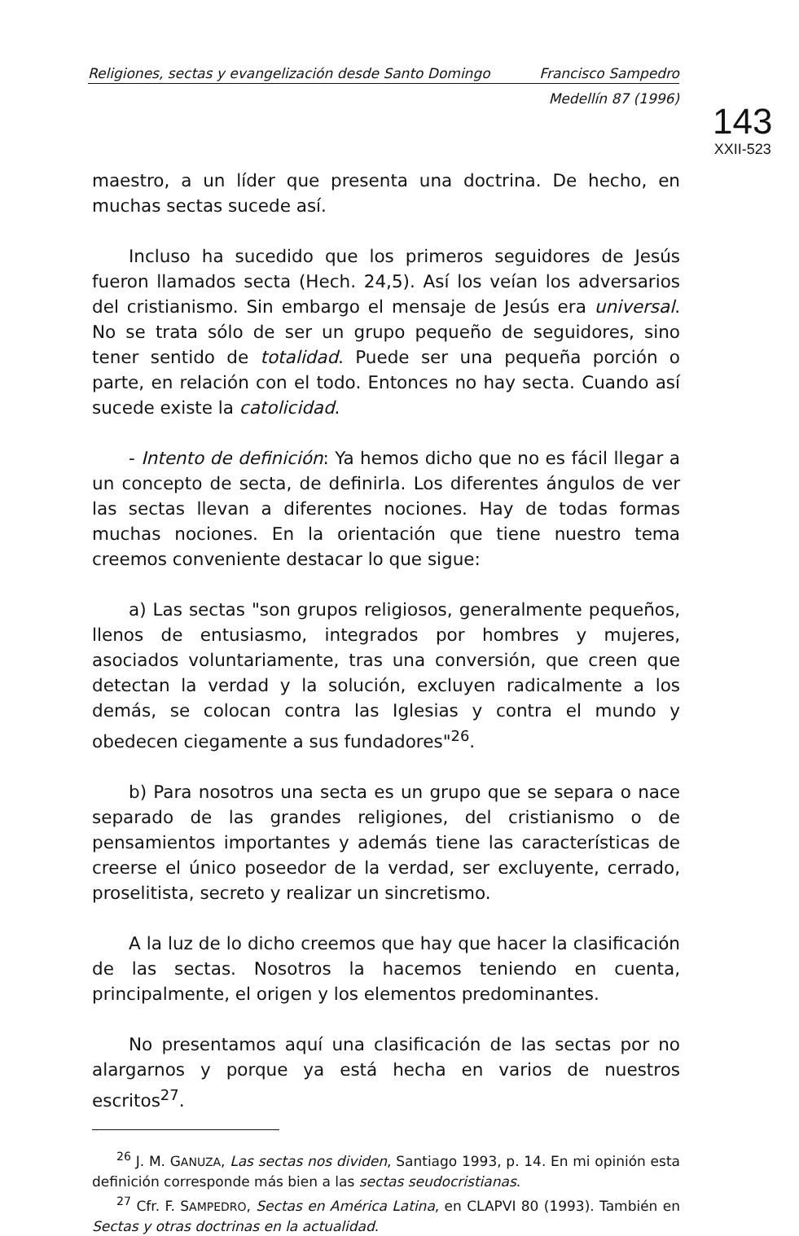Religiones, sectas y evangelización desde Santo Domingo Francisco Sampedro
Medellín 87 (1996)
143
XXII-523
maestro, a un líder que presenta una doctrina. De hecho, en muchas sectas sucede así.
Incluso ha sucedido que los primeros seguidores de Jesús fueron llamados secta (Hech. 24,5). Así los veían los adversarios del cristianismo. Sin embargo el mensaje de Jesús era universal. No se trata sólo de ser un grupo pequeño de seguidores, sino tener sentido de totalidad. Puede ser una pequeña porción o parte, en relación con el todo. Entonces no hay secta. Cuando así sucede existe la catolicidad.
- Intento de definición: Ya hemos dicho que no es fácil llegar a un concepto de secta, de definirla. Los diferentes ángulos de ver las sectas llevan a diferentes nociones. Hay de todas formas muchas nociones. En la orientación que tiene nuestro tema creemos conveniente destacar lo que sigue:
a) Las sectas "son grupos religiosos, generalmente pequeños, llenos de entusiasmo, integrados por hombres y mujeres, asociados voluntariamente, tras una conversión, que creen que detectan la verdad y la solución, excluyen radicalmente a los demás, se colocan contra las Iglesias y contra el mundo y obedecen ciegamente a sus fundadores"<sup>26</sup>.
b) Para nosotros una secta es un grupo que se separa o nace separado de las grandes religiones, del cristianismo o de pensamientos importantes y además tiene las características de creerse el único poseedor de la verdad, ser excluyente, cerrado, proselitista, secreto y realizar un sincretismo.
A la luz de lo dicho creemos que hay que hacer la clasificación de las sectas. Nosotros la hacemos teniendo en cuenta, principalmente, el origen y los elementos predominantes.
No presentamos aquí una clasificación de las sectas por no alargarnos y porque ya está hecha en varios de nuestros escritos<sup>27</sup>.
<sup>26</sup> J. M. GANUZA, Las sectas nos dividen, Santiago 1993, p. 14. En mi opinión esta definición corresponde más bien a las sectas seudocristianas.
<sup>27</sup> Cfr. F. SAMPEDRO, Sectas en América Latina, en CLAPVI 80 (1993). También en Sectas y otras doctrinas en la actualidad.